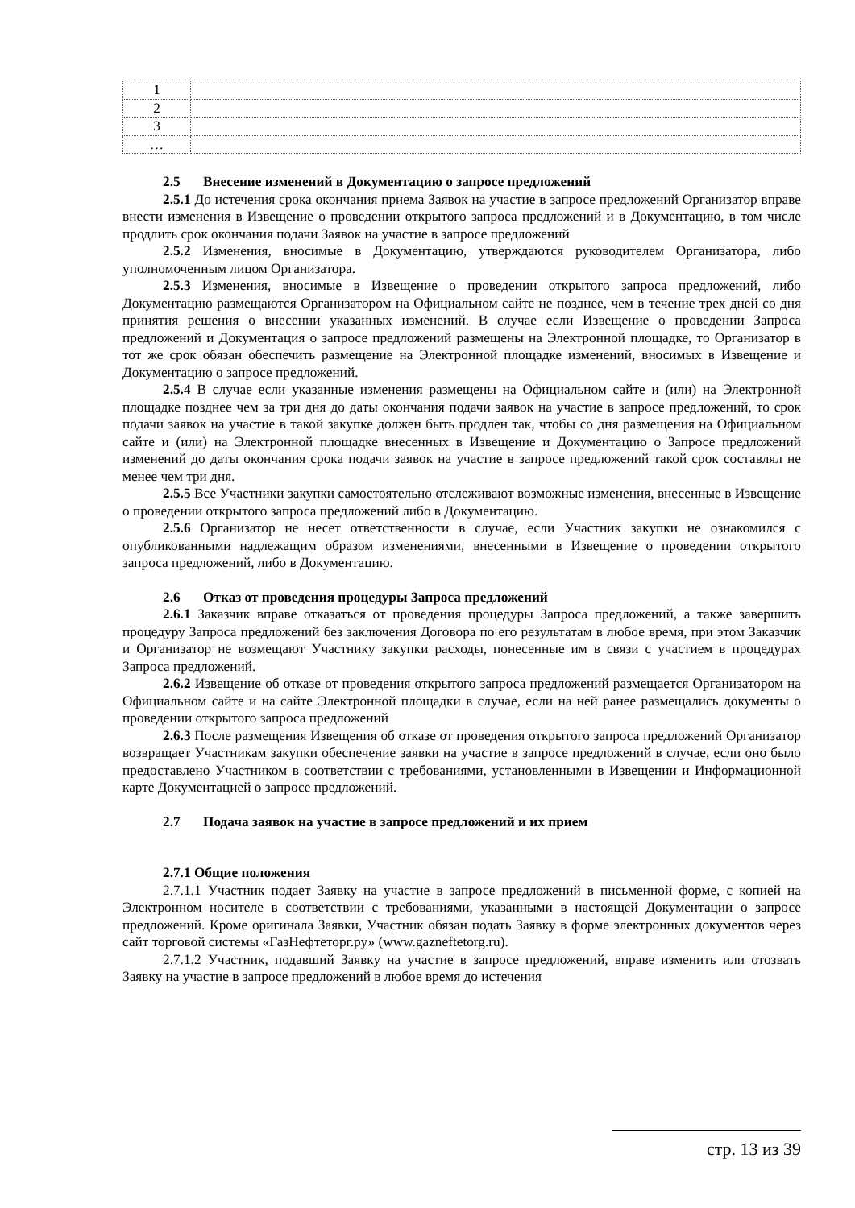| 1 | |
| 2 | |
| 3 | |
| … | |
2.5 Внесение изменений в Документацию о запросе предложений
2.5.1 До истечения срока окончания приема Заявок на участие в запросе предложений Организатор вправе внести изменения в Извещение о проведении открытого запроса предложений и в Документацию, в том числе продлить срок окончания подачи Заявок на участие в запросе предложений
2.5.2 Изменения, вносимые в Документацию, утверждаются руководителем Организатора, либо уполномоченным лицом Организатора.
2.5.3 Изменения, вносимые в Извещение о проведении открытого запроса предложений, либо Документацию размещаются Организатором на Официальном сайте не позднее, чем в течение трех дней со дня принятия решения о внесении указанных изменений. В случае если Извещение о проведении Запроса предложений и Документация о запросе предложений размещены на Электронной площадке, то Организатор в тот же срок обязан обеспечить размещение на Электронной площадке изменений, вносимых в Извещение и Документацию о запросе предложений.
2.5.4 В случае если указанные изменения размещены на Официальном сайте и (или) на Электронной площадке позднее чем за три дня до даты окончания подачи заявок на участие в запросе предложений, то срок подачи заявок на участие в такой закупке должен быть продлен так, чтобы со дня размещения на Официальном сайте и (или) на Электронной площадке внесенных в Извещение и Документацию о Запросе предложений изменений до даты окончания срока подачи заявок на участие в запросе предложений такой срок составлял не менее чем три дня.
2.5.5 Все Участники закупки самостоятельно отслеживают возможные изменения, внесенные в Извещение о проведении открытого запроса предложений либо в Документацию.
2.5.6 Организатор не несет ответственности в случае, если Участник закупки не ознакомился с опубликованными надлежащим образом изменениями, внесенными в Извещение о проведении открытого запроса предложений, либо в Документацию.
2.6 Отказ от проведения процедуры Запроса предложений
2.6.1 Заказчик вправе отказаться от проведения процедуры Запроса предложений, а также завершить процедуру Запроса предложений без заключения Договора по его результатам в любое время, при этом Заказчик и Организатор не возмещают Участнику закупки расходы, понесенные им в связи с участием в процедурах Запроса предложений.
2.6.2 Извещение об отказе от проведения открытого запроса предложений размещается Организатором на Официальном сайте и на сайте Электронной площадки в случае, если на ней ранее размещались документы о проведении открытого запроса предложений
2.6.3 После размещения Извещения об отказе от проведения открытого запроса предложений Организатор возвращает Участникам закупки обеспечение заявки на участие в запросе предложений в случае, если оно было предоставлено Участником в соответствии с требованиями, установленными в Извещении и Информационной карте Документацией о запросе предложений.
2.7 Подача заявок на участие в запросе предложений и их прием
2.7.1 Общие положения
2.7.1.1 Участник подает Заявку на участие в запросе предложений в письменной форме, с копией на Электронном носителе в соответствии с требованиями, указанными в настоящей Документации о запросе предложений. Кроме оригинала Заявки, Участник обязан подать Заявку в форме электронных документов через сайт торговой системы «ГазНефтеторг.ру» (www.gazneftetorg.ru).
2.7.1.2 Участник, подавший Заявку на участие в запросе предложений, вправе изменить или отозвать Заявку на участие в запросе предложений в любое время до истечения
стр. 13 из 39